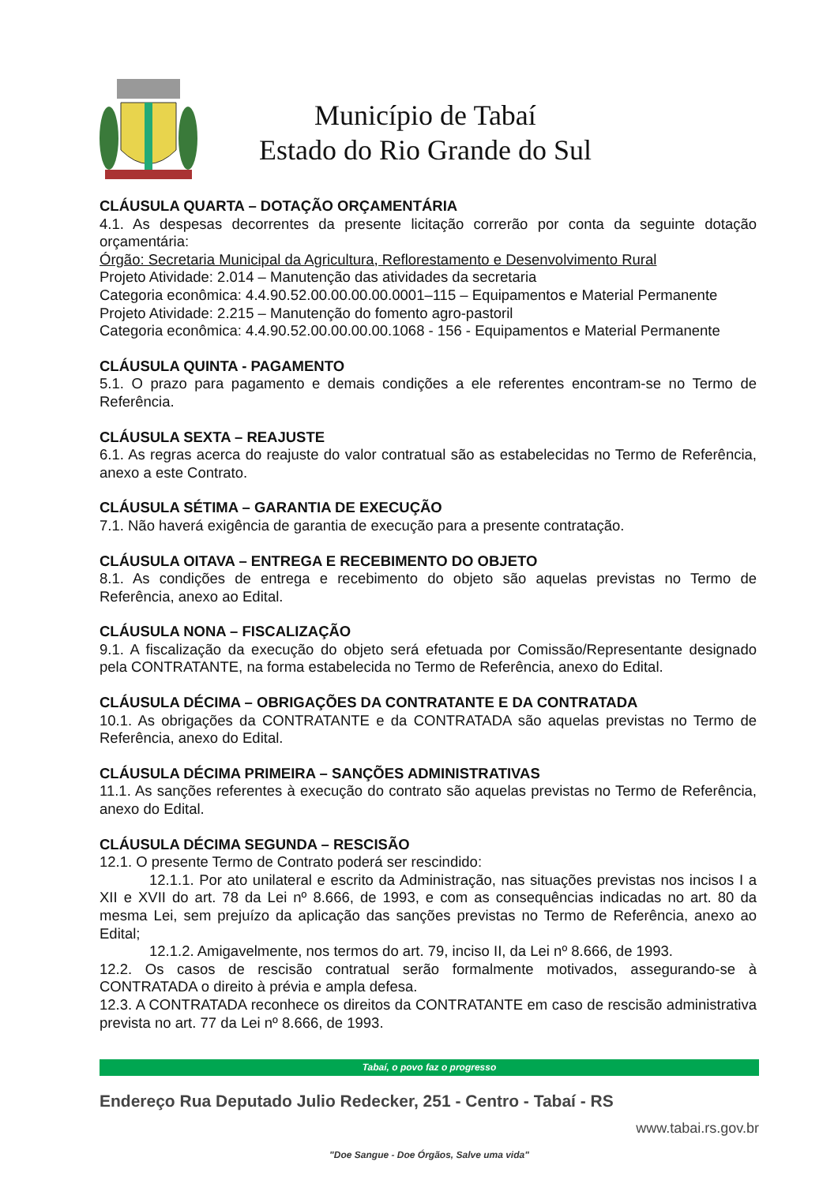Município de Tabaí
Estado do Rio Grande do Sul
CLÁUSULA QUARTA – DOTAÇÃO ORÇAMENTÁRIA
4.1. As despesas decorrentes da presente licitação correrão por conta da seguinte dotação orçamentária:
Órgão: Secretaria Municipal da Agricultura, Reflorestamento e Desenvolvimento Rural
Projeto Atividade: 2.014 – Manutenção das atividades da secretaria
Categoria econômica: 4.4.90.52.00.00.00.00.0001–115 – Equipamentos e Material Permanente
Projeto Atividade: 2.215 – Manutenção do fomento agro-pastoril
Categoria econômica: 4.4.90.52.00.00.00.00.1068 - 156 - Equipamentos e Material Permanente
CLÁUSULA QUINTA - PAGAMENTO
5.1. O prazo para pagamento e demais condições a ele referentes encontram-se no Termo de Referência.
CLÁUSULA SEXTA – REAJUSTE
6.1. As regras acerca do reajuste do valor contratual são as estabelecidas no Termo de Referência, anexo a este Contrato.
CLÁUSULA SÉTIMA – GARANTIA DE EXECUÇÃO
7.1. Não haverá exigência de garantia de execução para a presente contratação.
CLÁUSULA OITAVA – ENTREGA E RECEBIMENTO DO OBJETO
8.1. As condições de entrega e recebimento do objeto são aquelas previstas no Termo de Referência, anexo ao Edital.
CLÁUSULA NONA – FISCALIZAÇÃO
9.1. A fiscalização da execução do objeto será efetuada por Comissão/Representante designado pela CONTRATANTE, na forma estabelecida no Termo de Referência, anexo do Edital.
CLÁUSULA DÉCIMA – OBRIGAÇÕES DA CONTRATANTE E DA CONTRATADA
10.1. As obrigações da CONTRATANTE e da CONTRATADA são aquelas previstas no Termo de Referência, anexo do Edital.
CLÁUSULA DÉCIMA PRIMEIRA – SANÇÕES ADMINISTRATIVAS
11.1. As sanções referentes à execução do contrato são aquelas previstas no Termo de Referência, anexo do Edital.
CLÁUSULA DÉCIMA SEGUNDA – RESCISÃO
12.1. O presente Termo de Contrato poderá ser rescindido:
12.1.1. Por ato unilateral e escrito da Administração, nas situações previstas nos incisos I a XII e XVII do art. 78 da Lei nº 8.666, de 1993, e com as consequências indicadas no art. 80 da mesma Lei, sem prejuízo da aplicação das sanções previstas no Termo de Referência, anexo ao Edital;
12.1.2. Amigavelmente, nos termos do art. 79, inciso II, da Lei nº 8.666, de 1993.
12.2. Os casos de rescisão contratual serão formalmente motivados, assegurando-se à CONTRATADA o direito à prévia e ampla defesa.
12.3. A CONTRATADA reconhece os direitos da CONTRATANTE em caso de rescisão administrativa prevista no art. 77 da Lei nº 8.666, de 1993.
Tabaí, o povo faz o progresso
Endereço Rua Deputado Julio Redecker, 251 - Centro - Tabaí - RS
www.tabai.rs.gov.br
"Doe Sangue - Doe Órgãos, Salve uma vida"